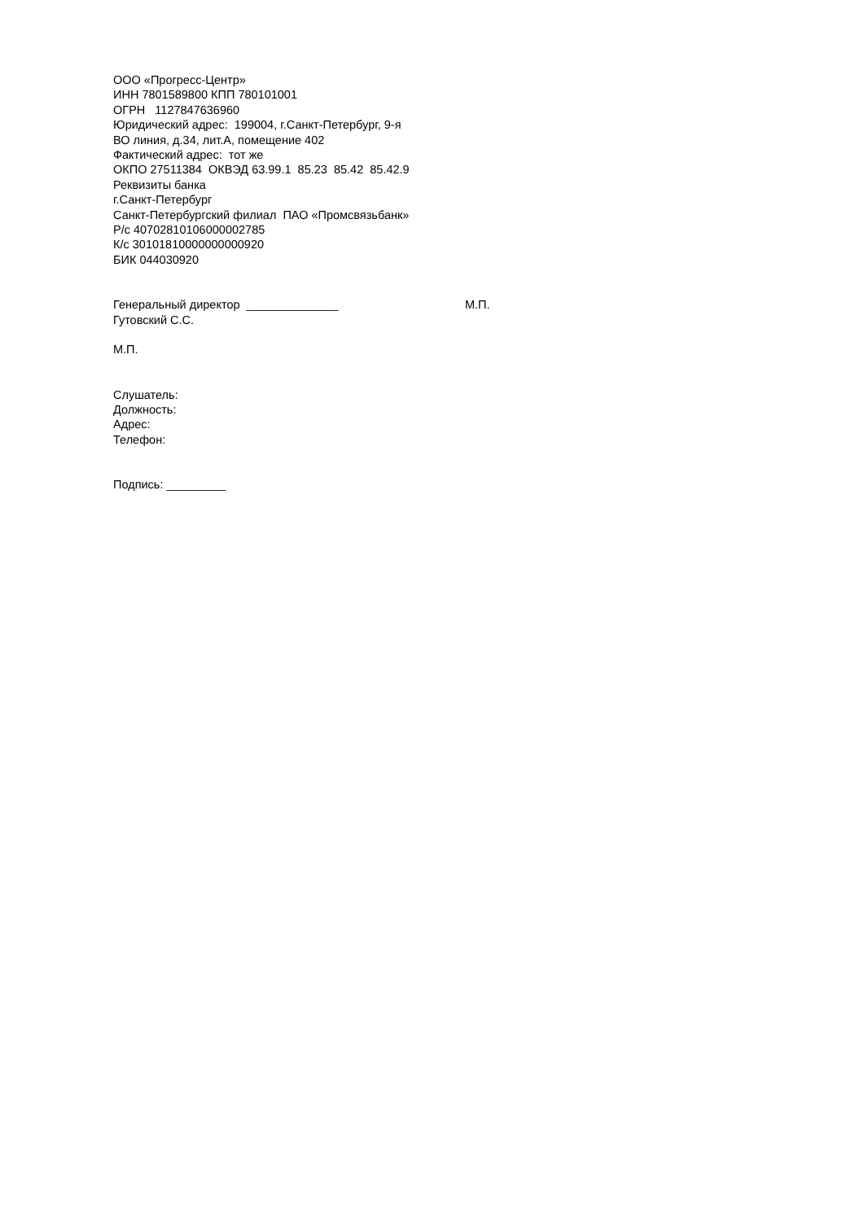ООО «Прогресс-Центр»
ИНН 7801589800 КПП 780101001
ОГРН 1127847636960
Юридический адрес: 199004, г.Санкт-Петербург, 9-я
ВО линия, д.34, лит.А, помещение 402
Фактический адрес: тот же
ОКПО 27511384 ОКВЭД 63.99.1 85.23 85.42 85.42.9
Реквизиты банка
г.Санкт-Петербург
Санкт-Петербургский филиал ПАО «Промсвязьбанк»
Р/с 40702810106000002785
К/с 30101810000000000920
БИК 044030920
Генеральный директор ______________ М.П.
Гутовский С.С.
М.П.
Слушатель:
Должность:
Адрес:
Телефон:
Подпись: _________